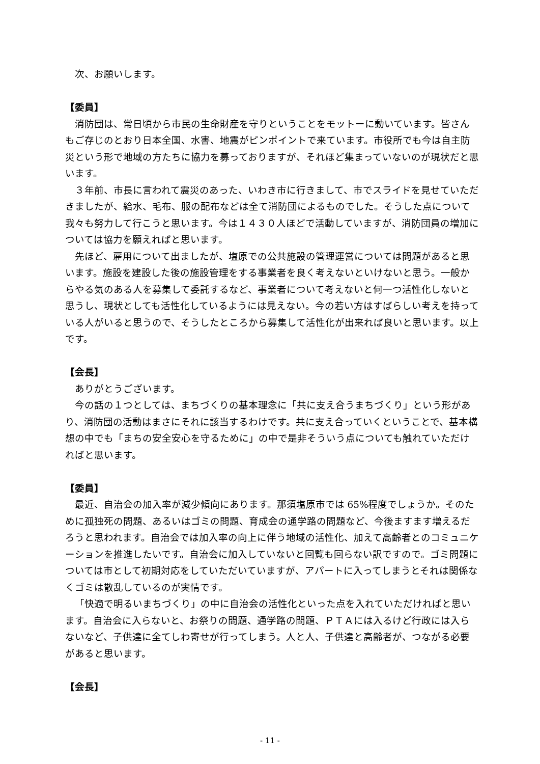次、お願いします。
【委員】
消防団は、常日頃から市民の生命財産を守りということをモットーに動いています。皆さんもご存じのとおり日本全国、水害、地震がピンポイントで来ています。市役所でも今は自主防災という形で地域の方たちに協力を募っておりますが、それほど集まっていないのが現状だと思います。
３年前、市長に言われて震災のあった、いわき市に行きまして、市でスライドを見せていただきましたが、給水、毛布、服の配布などは全て消防団によるものでした。そうした点について我々も努力して行こうと思います。今は１４３０人ほどで活動していますが、消防団員の増加については協力を願えればと思います。
先ほど、雇用について出ましたが、塩原での公共施設の管理運営については問題があると思います。施設を建設した後の施設管理をする事業者を良く考えないといけないと思う。一般からやる気のある人を募集して委託するなど、事業者について考えないと何一つ活性化しないと思うし、現状としても活性化しているようには見えない。今の若い方はすばらしい考えを持っている人がいると思うので、そうしたところから募集して活性化が出来れば良いと思います。以上です。
【会長】
ありがとうございます。
今の話の１つとしては、まちづくりの基本理念に「共に支え合うまちづくり」という形があり、消防団の活動はまさにそれに該当するわけです。共に支え合っていくということで、基本構想の中でも「まちの安全安心を守るために」の中で是非そういう点についても触れていただければと思います。
【委員】
最近、自治会の加入率が減少傾向にあります。那須塩原市では 65%程度でしょうか。そのために孤独死の問題、あるいはゴミの問題、育成会の通学路の問題など、今後ますます増えるだろうと思われます。自治会では加入率の向上に伴う地域の活性化、加えて高齢者とのコミュニケーションを推進したいです。自治会に加入していないと回覧も回らない訳ですので。ゴミ問題については市として初期対応をしていただいていますが、アパートに入ってしまうとそれは関係なくゴミは散乱しているのが実情です。
「快適で明るいまちづくり」の中に自治会の活性化といった点を入れていただければと思います。自治会に入らないと、お祭りの問題、通学路の問題、ＰＴＡには入るけど行政には入らないなど、子供達に全てしわ寄せが行ってしまう。人と人、子供達と高齢者が、つながる必要があると思います。
【会長】
- 11 -